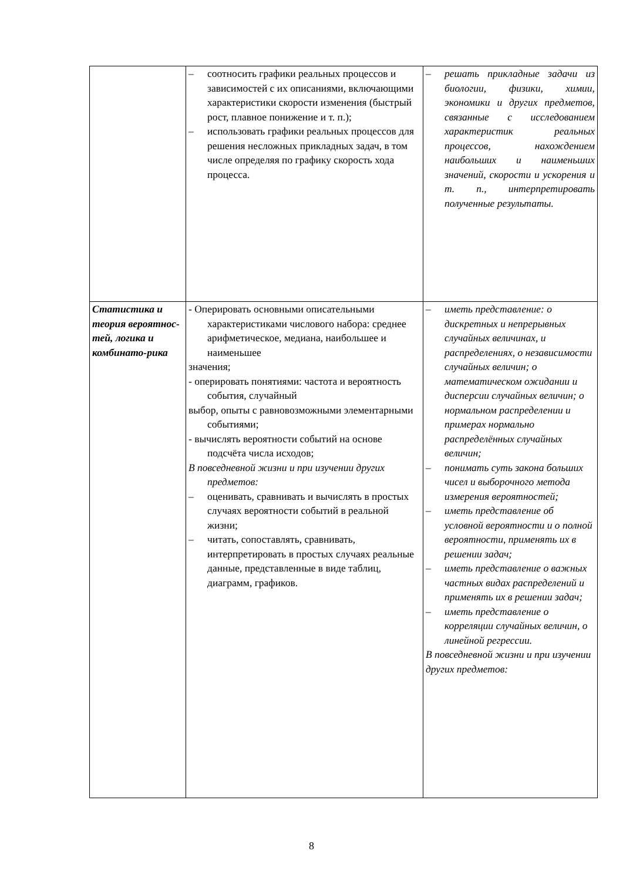| | – соотносить графики реальных процессов и зависимостей с их описаниями, включающими характеристики скорости изменения (быстрый рост, плавное понижение и т. п.); – использовать графики реальных процессов для решения несложных прикладных задач, в том числе определяя по графику скорость хода процесса. | – решать прикладные задачи из биологии, физики, химии, экономики и других предметов, связанные с исследованием характеристик реальных процессов, нахождением наибольших и наименьших значений, скорости и ускорения и т. п., интерпретировать полученные результаты. |
| Статистика и теория вероятнос-тей, логика и комбинато-рика | - Оперировать основными описательными характеристиками числового набора: среднее арифметическое, медиана, наибольшее и наименьшее значения; - оперировать понятиями: частота и вероятность события, случайный выбор, опыты с равновозможными элементарными событиями; - вычислять вероятности событий на основе подсчёта числа исходов; В повседневной жизни и при изучении других предметов: – оценивать, сравнивать и вычислять в простых случаях вероятности событий в реальной жизни; – читать, сопоставлять, сравнивать, интерпретировать в простых случаях реальные данные, представленные в виде таблиц, диаграмм, графиков. | – иметь представление: о дискретных и непрерывных случайных величинах, и распределениях, о независимости случайных величин; о математическом ожидании и дисперсии случайных величин; о нормальном распределении и примерах нормально распределённых случайных величин; – понимать суть закона больших чисел и выборочного метода измерения вероятностей; – иметь представление об условной вероятности и о полной вероятности, применять их в решении задач; – иметь представление о важных частных видах распределений и применять их в решении задач; – иметь представление о корреляции случайных величин, о линейной регрессии. В повседневной жизни и при изучении других предметов: |
8